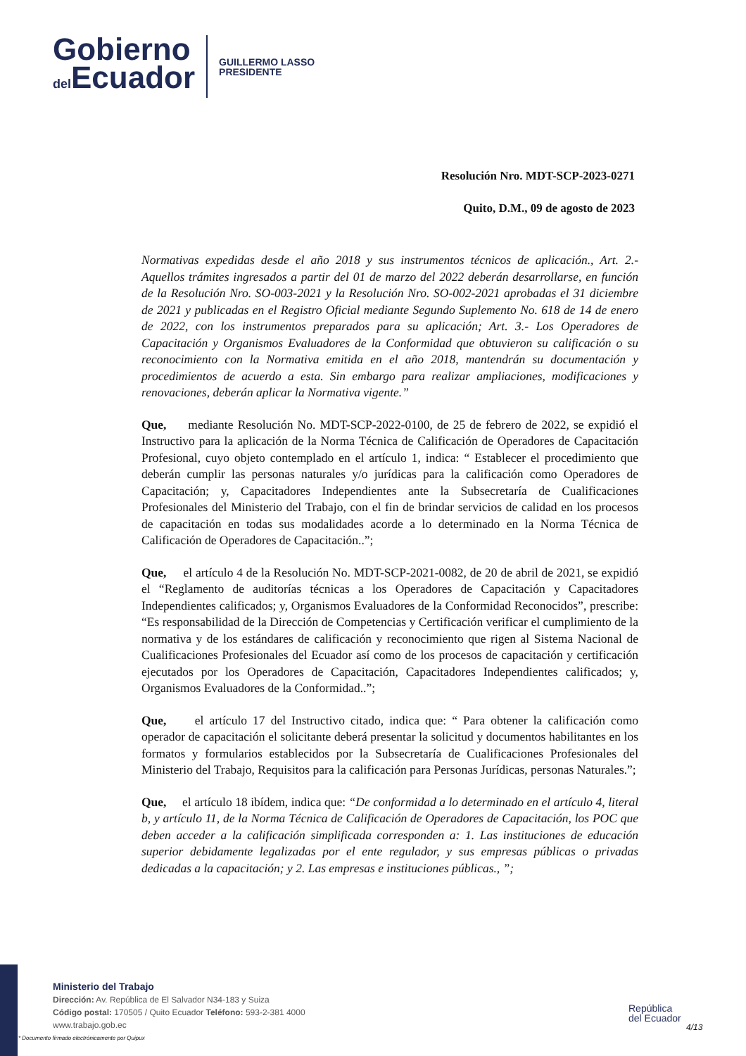Gobierno
del Ecuador
GUILLERMO LASSO
PRESIDENTE
Resolución Nro. MDT-SCP-2023-0271
Quito, D.M., 09 de agosto de 2023
Normativas expedidas desde el año 2018 y sus instrumentos técnicos de aplicación., Art. 2.- Aquellos trámites ingresados a partir del 01 de marzo del 2022 deberán desarrollarse, en función de la Resolución Nro. SO-003-2021 y la Resolución Nro. SO-002-2021 aprobadas el 31 diciembre de 2021 y publicadas en el Registro Oficial mediante Segundo Suplemento No. 618 de 14 de enero de 2022, con los instrumentos preparados para su aplicación; Art. 3.- Los Operadores de Capacitación y Organismos Evaluadores de la Conformidad que obtuvieron su calificación o su reconocimiento con la Normativa emitida en el año 2018, mantendrán su documentación y procedimientos de acuerdo a esta. Sin embargo para realizar ampliaciones, modificaciones y renovaciones, deberán aplicar la Normativa vigente.”
Que, mediante Resolución No. MDT-SCP-2022-0100, de 25 de febrero de 2022, se expidió el Instructivo para la aplicación de la Norma Técnica de Calificación de Operadores de Capacitación Profesional, cuyo objeto contemplado en el artículo 1, indica: “ Establecer el procedimiento que deberán cumplir las personas naturales y/o jurídicas para la calificación como Operadores de Capacitación; y, Capacitadores Independientes ante la Subsecretaría de Cualificaciones Profesionales del Ministerio del Trabajo, con el fin de brindar servicios de calidad en los procesos de capacitación en todas sus modalidades acorde a lo determinado en la Norma Técnica de Calificación de Operadores de Capacitación..”;
Que, el artículo 4 de la Resolución No. MDT-SCP-2021-0082, de 20 de abril de 2021, se expidió el “Reglamento de auditorías técnicas a los Operadores de Capacitación y Capacitadores Independientes calificados; y, Organismos Evaluadores de la Conformidad Reconocidos”, prescribe: “Es responsabilidad de la Dirección de Competencias y Certificación verificar el cumplimiento de la normativa y de los estándares de calificación y reconocimiento que rigen al Sistema Nacional de Cualificaciones Profesionales del Ecuador así como de los procesos de capacitación y certificación ejecutados por los Operadores de Capacitación, Capacitadores Independientes calificados; y, Organismos Evaluadores de la Conformidad..”;
Que, el artículo 17 del Instructivo citado, indica que: “ Para obtener la calificación como operador de capacitación el solicitante deberá presentar la solicitud y documentos habilitantes en los formatos y formularios establecidos por la Subsecretaría de Cualificaciones Profesionales del Ministerio del Trabajo, Requisitos para la calificación para Personas Jurídicas, personas Naturales.”;
Que, el artículo 18 ibídem, indica que: “De conformidad a lo determinado en el artículo 4, literal b, y artículo 11, de la Norma Técnica de Calificación de Operadores de Capacitación, los POC que deben acceder a la calificación simplificada corresponden a: 1. Las instituciones de educación superior debidamente legalizadas por el ente regulador, y sus empresas públicas o privadas dedicadas a la capacitación; y 2. Las empresas e instituciones públicas., ”;
Ministerio del Trabajo
Dirección: Av. República de El Salvador N34-183 y Suiza
Código postal: 170505 / Quito Ecuador Teléfono: 593-2-381 4000
www.trabajo.gob.ec
República
del Ecuador
4/13
* Documento firmado electrónicamente por Quipux